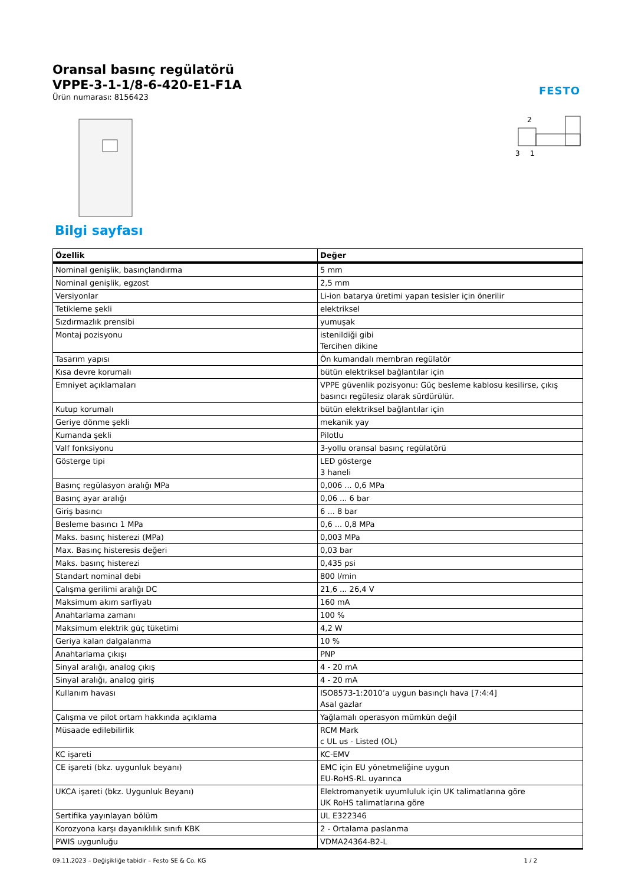FESTO
Oransal basınç regülatörü
VPPE-3-1-1/8-6-420-E1-F1A
Ürün numarası: 8156423
2
3
1
Bilgi sayfası
| Özellik | Değer |
| --- | --- |
| Nominal genişlik, basınçlandırma | 5 mm |
| Nominal genişlik, egzost | 2,5 mm |
| Versiyonlar | Li-ion batarya üretimi yapan tesisler için önerilir |
| Tetikleme şekli | elektriksel |
| Sızdırmazlık prensibi | yumuşak |
| Montaj pozisyonu | istenildiği gibi Tercihen dikine |
| Tasarım yapısı | Ön kumandalı membran regülatör |
| Kısa devre korumalı | bütün elektriksel bağlantılar için |
| Emniyet açıklamaları | VPPE güvenlik pozisyonu: Güç besleme kablosu kesilirse, çıkış basıncı regülesiz olarak sürdürülür. |
| Kutup korumalı | bütün elektriksel bağlantılar için |
| Geriye dönme şekli | mekanik yay |
| Kumanda şekli | Pilotlu |
| Valf fonksiyonu | 3-yollu oransal basınç regülatörü |
| Gösterge tipi | LED gösterge 3 haneli |
| Basınç regülasyon aralığı MPa | 0,006 ... 0,6 MPa |
| Basınç ayar aralığı | 0,06 ... 6 bar |
| Giriş basıncı | 6 ... 8 bar |
| Besleme basıncı 1 MPa | 0,6 ... 0,8 MPa |
| Maks. basınç histerezi (MPa) | 0,003 MPa |
| Max. Basınç histeresis değeri | 0,03 bar |
| Maks. basınç histerezi | 0,435 psi |
| Standart nominal debi | 800 l/min |
| Çalışma gerilimi aralığı DC | 21,6 ... 26,4 V |
| Maksimum akım sarfiyatı | 160 mA |
| Anahtarlama zamanı | 100 % |
| Maksimum elektrik güç tüketimi | 4,2 W |
| Geriya kalan dalgalanma | 10 % |
| Anahtarlama çıkışı | PNP |
| Sinyal aralığı, analog çıkış | 4 - 20 mA |
| Sinyal aralığı, analog giriş | 4 - 20 mA |
| Kullanım havası | ISO8573-1:2010’a uygun basınçlı hava [7:4:4] Asal gazlar |
| Çalışma ve pilot ortam hakkında açıklama | Yağlamalı operasyon mümkün değil |
| Müsaade edilebilirlik | RCM Mark c UL us - Listed (OL) |
| KC işareti | KC-EMV |
| CE işareti (bkz. uygunluk beyanı) | EMC için EU yönetmeliğine uygun EU-RoHS-RL uyarınca |
| UKCA işareti (bkz. Uygunluk Beyanı) | Elektromanyetik uyumluluk için UK talimatlarına göre UK RoHS talimatlarına göre |
| Sertifika yayınlayan bölüm | UL E322346 |
| Korozyona karşı dayanıklılık sınıfı KBK | 2 - Ortalama paslanma |
| PWIS uygunluğu | VDMA24364-B2-L |
09.11.2023 – Değişikliğe tabidir – Festo SE & Co. KG 1 / 2